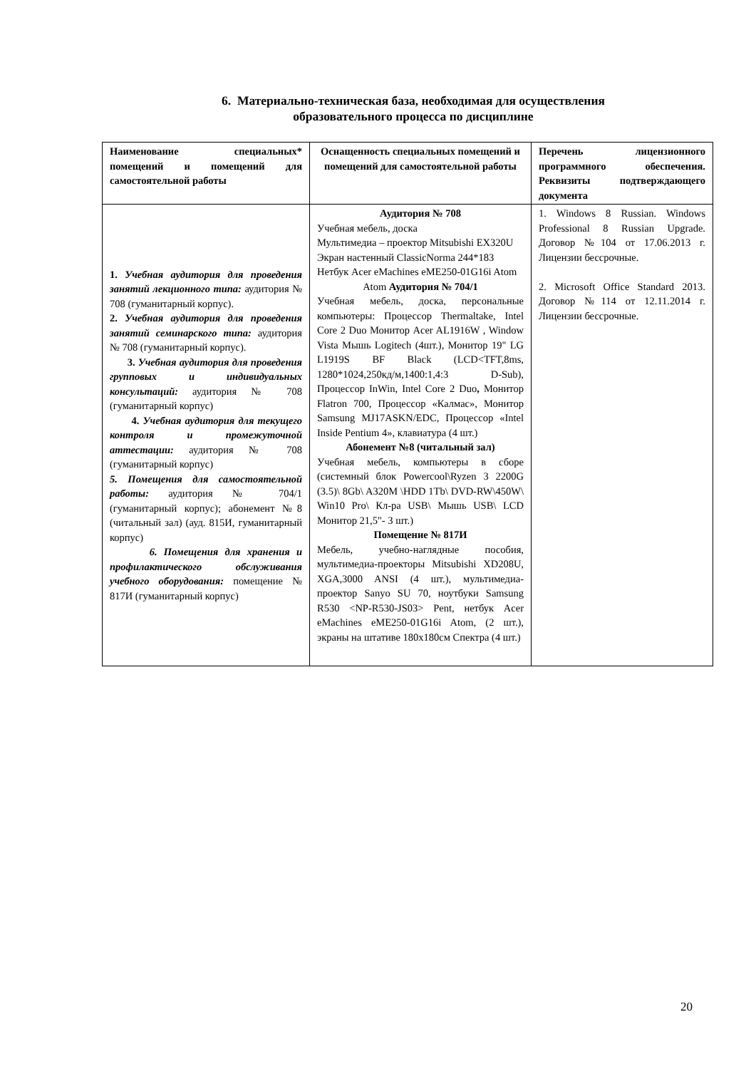6. Материально-техническая база, необходимая для осуществления
образовательного процесса по дисциплине
| Наименование специальных* помещений и помещений для самостоятельной работы | Оснащенность специальных помещений и помещений для самостоятельной работы | Перечень лицензионного программного обеспечения. Реквизиты подтверждающего документа |
| --- | --- | --- |
| 1. Учебная аудитория для проведения занятий лекционного типа: аудитория № 708 (гуманитарный корпус). 2. Учебная аудитория для проведения занятий семинарского типа: аудитория № 708 (гуманитарный корпус). 3. Учебная аудитория для проведения групповых и индивидуальных консультаций: аудитория № 708 (гуманитарный корпус) 4. Учебная аудитория для текущего контроля и промежуточной аттестации: аудитория № 708 (гуманитарный корпус) 5. Помещения для самостоятельной работы: аудитория № 704/1 (гуманитарный корпус); абонемент №8 (читальный зал) (ауд. 815И, гуманитарный корпус) 6. Помещения для хранения и профилактического обслуживания учебного оборудования: помещение № 817И (гуманитарный корпус) | Аудитория № 708 Учебная мебель, доска Мультимедиа – проектор Mitsubishi EX320U Экран настенный ClassicNorma 244*183 Нетбук Acer eMachines eME250-01G16i Atom Atom Аудитория № 704/1 Учебная мебель, доска, персональные компьютеры: Процессор Thermaltake, Intel Core 2 Duo Монитор Acer AL1916W , Window Vista Мышь Logitech (4шт.), Монитор 19" LG L1919S BF Black (LCD<TFT,8ms, 1280*1024,250кд/м,1400:1,4:3 D-Sub), Процессор InWin, Intel Core 2 Duo , Монитор Flatron 700, Процессор «Калмас», Монитор Samsung MJ17ASKN/EDC, Процессор «Intel Inside Pentium 4», клавиатура (4 шт.) Абонемент №8 (читальный зал) Учебная мебель, компьютеры в сборе (системный блок Powercool\Ryzen 3 2200G (3.5)\ 8Gb\ A320M \HDD 1Tb\ DVD-RW\450W\ Win10 Pro\ Кл-ра USB\ Мышь USB\ LCD Монитор 21,5"- 3 шт.) Помещение № 817И Мебель, учебно-наглядные пособия, мультимедиа-проекторы Mitsubishi XD208U, XGA,3000 ANSI (4 шт.), мультимедиа-проектор Sanyo SU 70, ноутбуки Samsung R530 <NP-R530-JS03> Pent, нетбук Acer eMachines eME250-01G16i Atom, (2 шт.), экраны на штативе 180x180см Спектра (4 шт.) | 1. Windows 8 Russian. Windows Professional 8 Russian Upgrade. Договор №104 от 17.06.2013 г. Лицензии бессрочные. 2. Microsoft Office Standard 2013. Договор №114 от 12.11.2014 г. Лицензии бессрочные. |
20